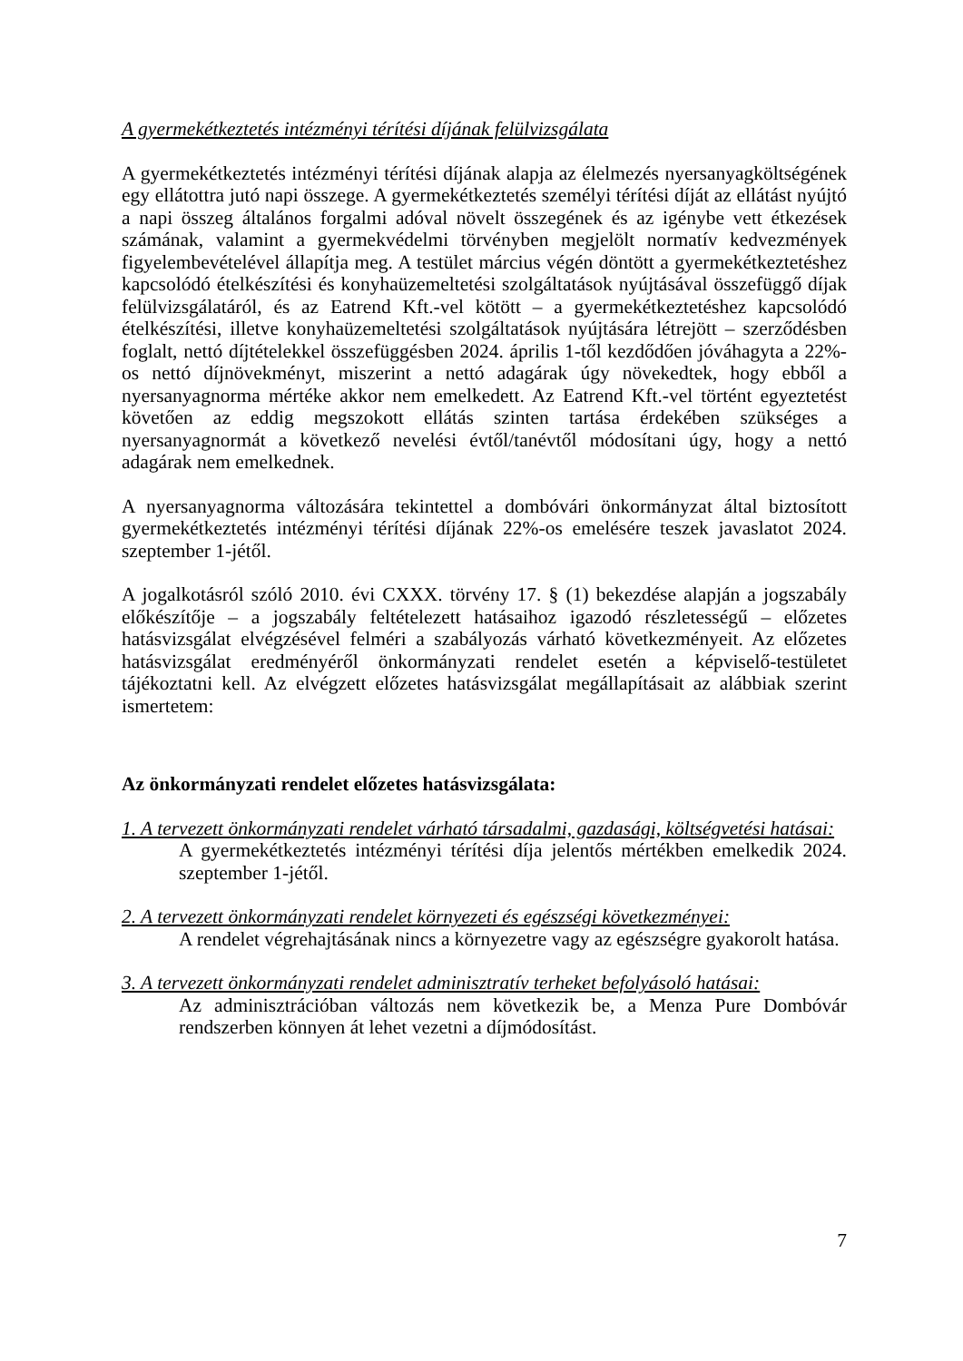A gyermekétkeztetés intézményi térítési díjának felülvizsgálata
A gyermekétkeztetés intézményi térítési díjának alapja az élelmezés nyersanyagköltségének egy ellátottra jutó napi összege. A gyermekétkeztetés személyi térítési díját az ellátást nyújtó a napi összeg általános forgalmi adóval növelt összegének és az igénybe vett étkezések számának, valamint a gyermekvédelmi törvényben megjelölt normatív kedvezmények figyelembevételével állapítja meg. A testület március végén döntött a gyermekétkeztetéshez kapcsolódó ételkészítési és konyhaüzemeltetési szolgáltatások nyújtásával összefüggő díjak felülvizsgálatáról, és az Eatrend Kft.-vel kötött – a gyermekétkeztetéshez kapcsolódó ételkészítési, illetve konyhaüzemeltetési szolgáltatások nyújtására létrejött – szerződésben foglalt, nettó díjtételekkel összefüggésben 2024. április 1-től kezdődően jóváhagyta a 22%-os nettó díjnövekményt, miszerint a nettó adagárak úgy növekedtek, hogy ebből a nyersanyagnorma mértéke akkor nem emelkedett. Az Eatrend Kft.-vel történt egyeztetést követően az eddig megszokott ellátás szinten tartása érdekében szükséges a nyersanyagnormát a következő nevelési évtől/tanévtől módosítani úgy, hogy a nettó adagárak nem emelkednek.
A nyersanyagnorma változására tekintettel a dombóvári önkormányzat által biztosított gyermekétkeztetés intézményi térítési díjának 22%-os emelésére teszek javaslatot 2024. szeptember 1-jétől.
A jogalkotásról szóló 2010. évi CXXX. törvény 17. § (1) bekezdése alapján a jogszabály előkészítője – a jogszabály feltételezett hatásaihoz igazodó részletességű – előzetes hatásvizsgálat elvégzésével felméri a szabályozás várható következményeit. Az előzetes hatásvizsgálat eredményéről önkormányzati rendelet esetén a képviselő-testületet tájékoztatni kell. Az elvégzett előzetes hatásvizsgálat megállapításait az alábbiak szerint ismertetem:
Az önkormányzati rendelet előzetes hatásvizsgálata:
1. A tervezett önkormányzati rendelet várható társadalmi, gazdasági, költségvetési hatásai:
A gyermekétkeztetés intézményi térítési díja jelentős mértékben emelkedik 2024. szeptember 1-jétől.
2. A tervezett önkormányzati rendelet környezeti és egészségi következményei:
A rendelet végrehajtásának nincs a környezetre vagy az egészségre gyakorolt hatása.
3. A tervezett önkormányzati rendelet adminisztratív terheket befolyásoló hatásai:
Az adminisztrációban változás nem következik be, a Menza Pure Dombóvár rendszerben könnyen át lehet vezetni a díjmódosítást.
7